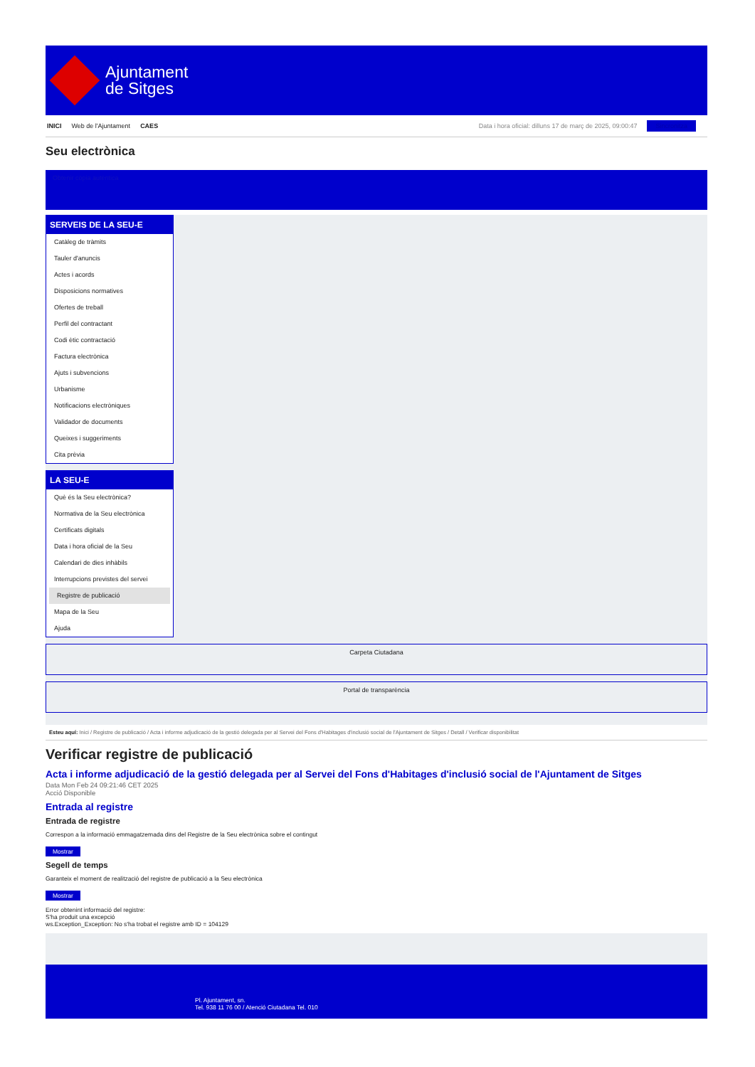Ajuntament
de Sitges
INICI Web de l'Ajuntament CAES Data i hora oficial: dilluns 17 de març de 2025, 09:00:47 Sincronitza
Seu electrònica
Obtenir còpia autèntica
SERVEIS DE LA SEU-E
Catàleg de tràmits
Tauler d'anuncis
Actes i acords
Disposicions normatives
Ofertes de treball
Perfil del contractant
Codi ètic contractació
Factura electrònica
Ajuts i subvencions
Urbanisme
Notificacions electròniques
Validador de documents
Queixes i suggeriments
Cita prèvia
LA SEU-E
Què és la Seu electrònica?
Normativa de la Seu electrònica
Certificats digitals
Data i hora oficial de la Seu
Calendari de dies inhàbils
Interrupcions previstes del servei
Registre de publicació
Mapa de la Seu
Ajuda
Carpeta Ciutadana
Portal de transparència
Esteu aquí: Inici / Registre de publicació / Acta i informe adjudicació de la gestió delegada per al Servei del Fons d'Habitages d'inclusió social de l'Ajuntament de Sitges / Detall / Verificar disponibilitat
Verificar registre de publicació
Acta i informe adjudicació de la gestió delegada per al Servei del Fons d'Habitages d'inclusió social de l'Ajuntament de Sitges
Data Mon Feb 24 09:21:46 CET 2025
Acció Disponible
Entrada al registre
Entrada de registre
Correspon a la informació emmagatzemada dins del Registre de la Seu electrònica sobre el contingut
Mostrar
Segell de temps
Garanteix el moment de realització del registre de publicació a la Seu electrònica
Mostrar
Error obtenint informació del registre:
S'ha produit una excepció
ws.Exception_Exception: No s'ha trobat el registre amb ID = 104129
Pl. Ajuntament, sn.
Tel. 938 11 76 00 / Atenció Ciutadana Tel. 010